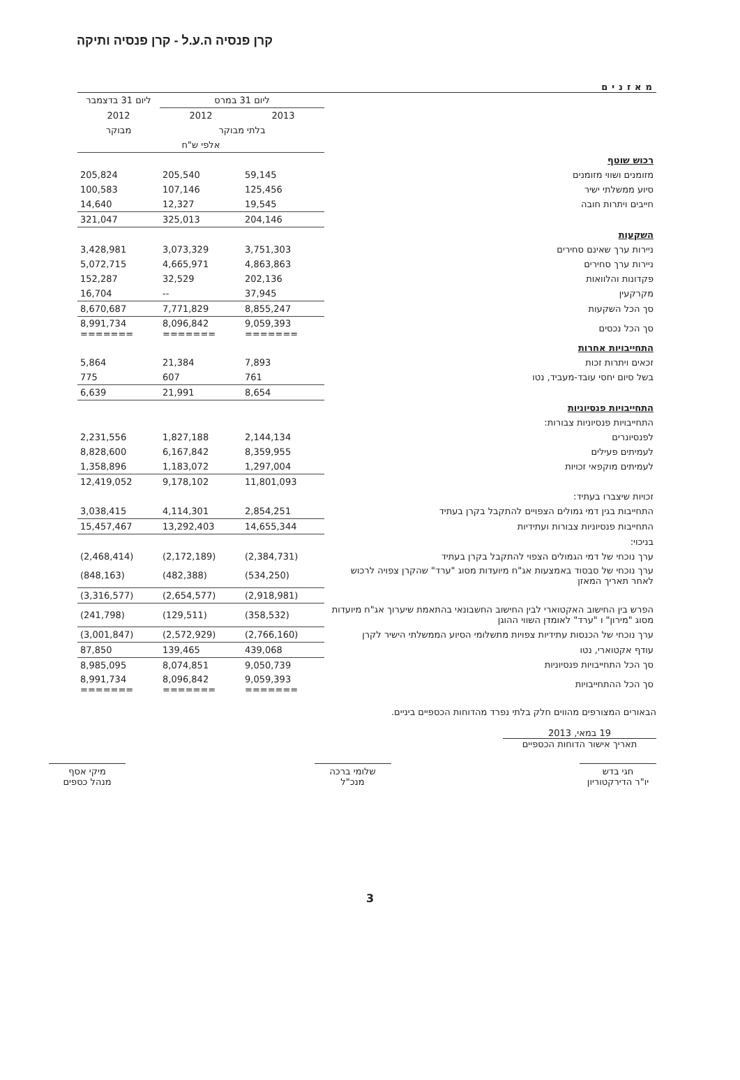קרן פנסיה ה.ע.ל - קרן פנסיה ותיקה
מאזנים
| | ליום 31 במרס | | ליום 31 בדצמבר |
| --- | --- | --- | --- |
| | 2013 | 2012 | 2012 |
| | בלתי מבוקר | | מבוקר |
| | אלפי ש"ח | | |
| רכוש שוטף | | | |
| מזומנים ושווי מזומנים | 59,145 | 205,540 | 205,824 |
| סיוע ממשלתי ישיר | 125,456 | 107,146 | 100,583 |
| חייבים ויתרות חובה | 19,545 | 12,327 | 14,640 |
| | 204,146 | 325,013 | 321,047 |
| השקעות | | | |
| ניירות ערך שאינם סחירים | 3,751,303 | 3,073,329 | 3,428,981 |
| ניירות ערך סחירים | 4,863,863 | 4,665,971 | 5,072,715 |
| פקדונות והלוואות | 202,136 | 32,529 | 152,287 |
| מקרקעין | 37,945 | -- | 16,704 |
| סך הכל השקעות | 8,855,247 | 7,771,829 | 8,670,687 |
| סך הכל נכסים | 9,059,393 ======= | 8,096,842 ======= | 8,991,734 ======= |
| התחייבויות אחרות | | | |
| זכאים ויתרות זכות | 7,893 | 21,384 | 5,864 |
| בשל סיום יחסי עובד-מעביד, נטו | 761 | 607 | 775 |
| | 8,654 | 21,991 | 6,639 |
| התחייבויות פנסיוניות | | | |
| התחייבויות פנסיוניות צבורות: | | | |
| לפנסיונרים | 2,144,134 | 1,827,188 | 2,231,556 |
| לעמיתים פעילים | 8,359,955 | 6,167,842 | 8,828,600 |
| לעמיתים מוקפאי זכויות | 1,297,004 | 1,183,072 | 1,358,896 |
| | 11,801,093 | 9,178,102 | 12,419,052 |
| זכויות שיצברו בעתיד: | | | |
| התחייבות בגין דמי גמולים הצפויים להתקבל בקרן בעתיד | 2,854,251 | 4,114,301 | 3,038,415 |
| התחייבות פנסיוניות צבורות ועתידיות | 14,655,344 | 13,292,403 | 15,457,467 |
| בניכוי: | | | |
| ערך נוכחי של דמי הגמולים הצפוי להתקבל בקרן בעתיד | (2,384,731) | (2,172,189) | (2,468,414) |
| ערך נוכחי של סבסוד באמצעות אג"ח מיועדות מסוג "ערד" שהקרן צפויה לרכוש לאחר תאריך המאזן | (534,250) | (482,388) | (848,163) |
| | (2,918,981) | (2,654,577) | (3,316,577) |
| הפרש בין החישוב האקטוארי לבין החישוב החשבונאי בהתאמת שיערוך אג"ח מיועדות מסוג "מירון" ו "ערד" לאומדן השווי ההוגן | (358,532) | (129,511) | (241,798) |
| ערך נוכחי של הכנסות עתידיות צפויות מתשלומי הסיוע הממשלתי הישיר לקרן | (2,766,160) | (2,572,929) | (3,001,847) |
| עודף אקטוארי, נטו | 439,068 | 139,465 | 87,850 |
| סך הכל התחייבויות פנסיוניות | 9,050,739 | 8,074,851 | 8,985,095 |
| סך הכל ההתחייבויות | 9,059,393 ======= | 8,096,842 ======= | 8,991,734 ======= |
הבאורים המצורפים מהווים חלק בלתי נפרד מהדוחות הכספיים ביניים.
19 במאי, 2013
תאריך אישור הדוחות הכספיים
חגי בדש
יו"ר הדירקטוריון
שלומי ברכה
מנכ"ל
מיקי אסף
מנהל כספים
3